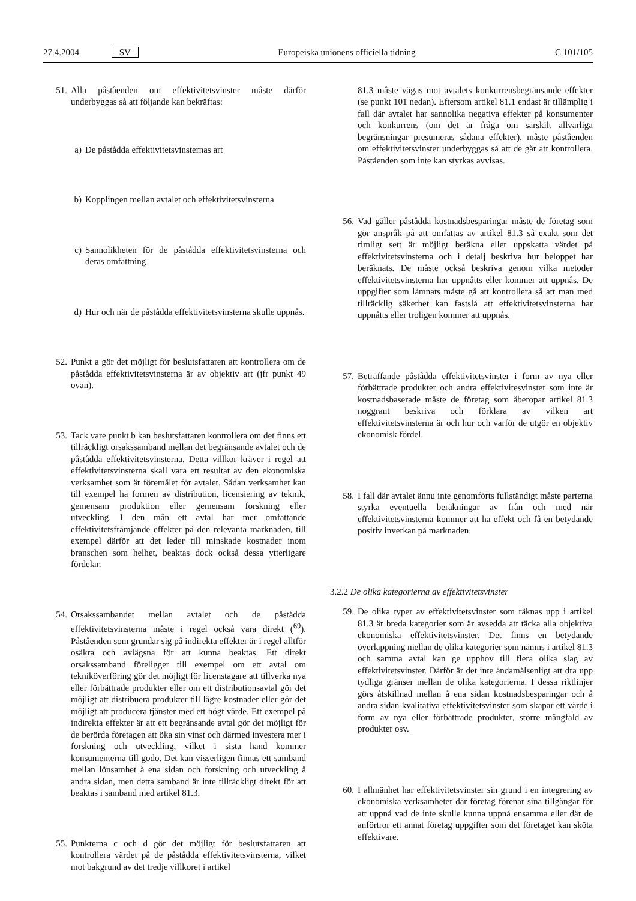27.4.2004 SV Europeiska unionens officiella tidning C 101/105
51. Alla påståenden om effektivitetsvinster måste därför underbyggas så att följande kan bekräftas:
a) De påstådda effektivitetsvinsternas art
b) Kopplingen mellan avtalet och effektivitetsvinsterna
c) Sannolikheten för de påstådda effektivitetsvinsterna och deras omfattning
d) Hur och när de påstådda effektivitetsvinsterna skulle uppnås.
52. Punkt a gör det möjligt för beslutsfattaren att kontrollera om de påstådda effektivitetsvinsterna är av objektiv art (jfr punkt 49 ovan).
53. Tack vare punkt b kan beslutsfattaren kontrollera om det finns ett tillräckligt orsakssamband mellan det begränsande avtalet och de påstådda effektivitetsvinsterna. Detta villkor kräver i regel att effektivitetsvinsterna skall vara ett resultat av den ekonomiska verksamhet som är föremålet för avtalet. Sådan verksamhet kan till exempel ha formen av distribution, licensiering av teknik, gemensam produktion eller gemensam forskning eller utveckling. I den mån ett avtal har mer omfattande effektivitetsfrämjande effekter på den relevanta marknaden, till exempel därför att det leder till minskade kostnader inom branschen som helhet, beaktas dock också dessa ytterligare fördelar.
54. Orsakssambandet mellan avtalet och de påstådda effektivitetsvinsterna måste i regel också vara direkt (<sup>69</sup>). Påståenden som grundar sig på indirekta effekter är i regel alltför osäkra och avlägsna för att kunna beaktas. Ett direkt orsakssamband föreligger till exempel om ett avtal om tekniköverföring gör det möjligt för licenstagare att tillverka nya eller förbättrade produkter eller om ett distributionsavtal gör det möjligt att distribuera produkter till lägre kostnader eller gör det möjligt att producera tjänster med ett högt värde. Ett exempel på indirekta effekter är att ett begränsande avtal gör det möjligt för de berörda företagen att öka sin vinst och därmed investera mer i forskning och utveckling, vilket i sista hand kommer konsumenterna till godo. Det kan visserligen finnas ett samband mellan lönsamhet å ena sidan och forskning och utveckling å andra sidan, men detta samband är inte tillräckligt direkt för att beaktas i samband med artikel 81.3.
55. Punkterna c och d gör det möjligt för beslutsfattaren att kontrollera värdet på de påstådda effektivitetsvinsterna, vilket mot bakgrund av det tredje villkoret i artikel
81.3 måste vägas mot avtalets konkurrensbegränsande effekter (se punkt 101 nedan). Eftersom artikel 81.1 endast är tillämplig i fall där avtalet har sannolika negativa effekter på konsumenter och konkurrens (om det är fråga om särskilt allvarliga begränsningar presumeras sådana effekter), måste påståenden om effektivitetsvinster underbyggas så att de går att kontrollera. Påståenden som inte kan styrkas avvisas.
56. Vad gäller påstådda kostnadsbesparingar måste de företag som gör anspråk på att omfattas av artikel 81.3 så exakt som det rimligt sett är möjligt beräkna eller uppskatta värdet på effektivitetsvinsterna och i detalj beskriva hur beloppet har beräknats. De måste också beskriva genom vilka metoder effektivitetsvinsterna har uppnåtts eller kommer att uppnås. De uppgifter som lämnats måste gå att kontrollera så att man med tillräcklig säkerhet kan fastslå att effektivitetsvinsterna har uppnåtts eller troligen kommer att uppnås.
57. Beträffande påstådda effektivitetsvinster i form av nya eller förbättrade produkter och andra effektivitesvinster som inte är kostnadsbaserade måste de företag som åberopar artikel 81.3 noggrant beskriva och förklara av vilken art effektivitetsvinsterna är och hur och varför de utgör en objektiv ekonomisk fördel.
58. I fall där avtalet ännu inte genomförts fullständigt måste parterna styrka eventuella beräkningar av från och med när effektivitetsvinsterna kommer att ha effekt och få en betydande positiv inverkan på marknaden.
3.2.2 De olika kategorierna av effektivitetsvinster
59. De olika typer av effektivitetsvinster som räknas upp i artikel 81.3 är breda kategorier som är avsedda att täcka alla objektiva ekonomiska effektivitetsvinster. Det finns en betydande överlappning mellan de olika kategorier som nämns i artikel 81.3 och samma avtal kan ge upphov till flera olika slag av effektivitetsvinster. Därför är det inte ändamålsenligt att dra upp tydliga gränser mellan de olika kategorierna. I dessa riktlinjer görs åtskillnad mellan å ena sidan kostnadsbesparingar och å andra sidan kvalitativa effektivitetsvinster som skapar ett värde i form av nya eller förbättrade produkter, större mångfald av produkter osv.
60. I allmänhet har effektivitetsvinster sin grund i en integrering av ekonomiska verksamheter där företag förenar sina tillgångar för att uppnå vad de inte skulle kunna uppnå ensamma eller där de anförtror ett annat företag uppgifter som det företaget kan sköta effektivare.